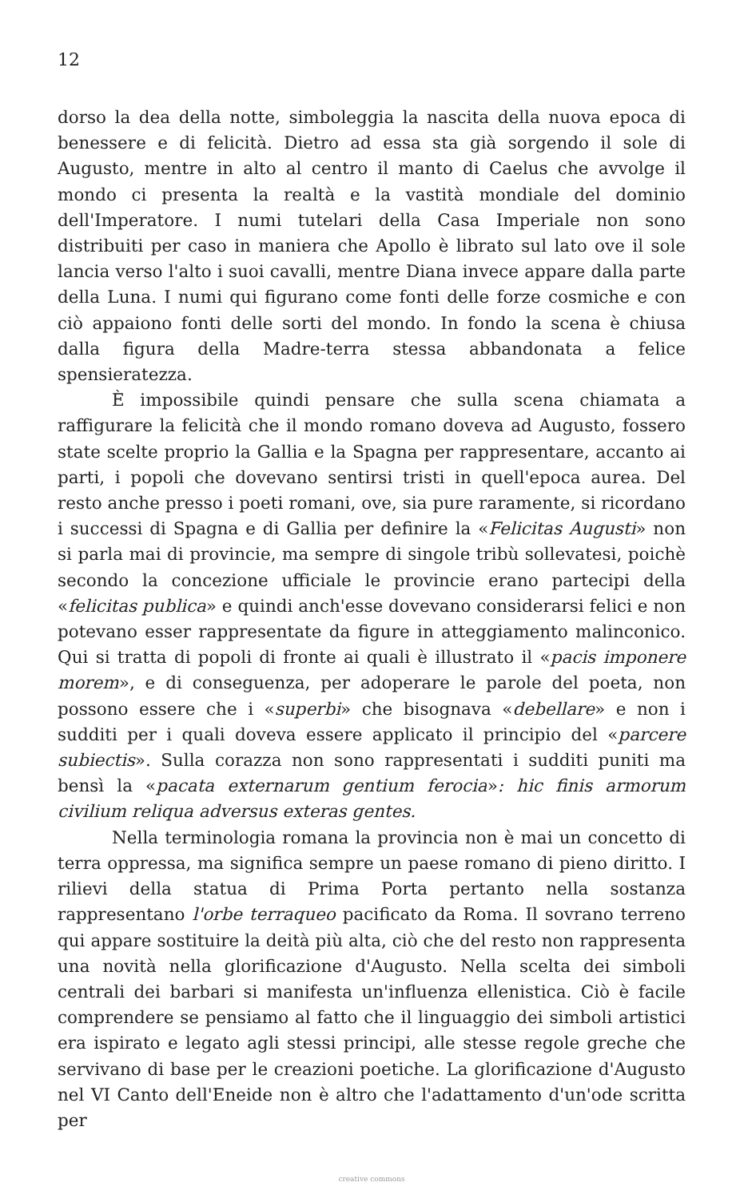12
dorso la dea della notte, simboleggia la nascita della nuova epoca di benessere e di felicità. Dietro ad essa sta già sorgendo il sole di Augusto, mentre in alto al centro il manto di Caelus che avvolge il mondo ci presenta la realtà e la vastità mondiale del dominio dell'Imperatore. I numi tutelari della Casa Imperiale non sono distribuiti per caso in maniera che Apollo è librato sul lato ove il sole lancia verso l'alto i suoi cavalli, mentre Diana invece appare dalla parte della Luna. I numi qui figurano come fonti delle forze cosmiche e con ciò appaiono fonti delle sorti del mondo. In fondo la scena è chiusa dalla figura della Madre-terra stessa abbandonata a felice spensieratezza.
È impossibile quindi pensare che sulla scena chiamata a raffigurare la felicità che il mondo romano doveva ad Augusto, fossero state scelte proprio la Gallia e la Spagna per rappresentare, accanto ai parti, i popoli che dovevano sentirsi tristi in quell'epoca aurea. Del resto anche presso i poeti romani, ove, sia pure raramente, si ricordano i successi di Spagna e di Gallia per definire la «Felicitas Augusti» non si parla mai di provincie, ma sempre di singole tribù sollevatesi, poichè secondo la concezione ufficiale le provincie erano partecipi della «felicitas publica» e quindi anch'esse dovevano considerarsi felici e non potevano esser rappresentate da figure in atteggiamento malinconico. Qui si tratta di popoli di fronte ai quali è illustrato il «pacis imponere morem», e di conseguenza, per adoperare le parole del poeta, non possono essere che i «superbi» che bisognava «debellare» e non i sudditi per i quali doveva essere applicato il principio del «parcere subiectis». Sulla corazza non sono rappresentati i sudditi puniti ma bensì la «pacata externarum gentium ferocia»: hic finis armorum civilium reliqua adversus exteras gentes.
Nella terminologia romana la provincia non è mai un concetto di terra oppressa, ma significa sempre un paese romano di pieno diritto. I rilievi della statua di Prima Porta pertanto nella sostanza rappresentano l'orbe terraqueo pacificato da Roma. Il sovrano terreno qui appare sostituire la deità più alta, ciò che del resto non rappresenta una novità nella glorificazione d'Augusto. Nella scelta dei simboli centrali dei barbari si manifesta un'influenza ellenistica. Ciò è facile comprendere se pensiamo al fatto che il linguaggio dei simboli artistici era ispirato e legato agli stessi principi, alle stesse regole greche che servivano di base per le creazioni poetiche. La glorificazione d'Augusto nel VI Canto dell'Eneide non è altro che l'adattamento d'un'ode scritta per
creative commons